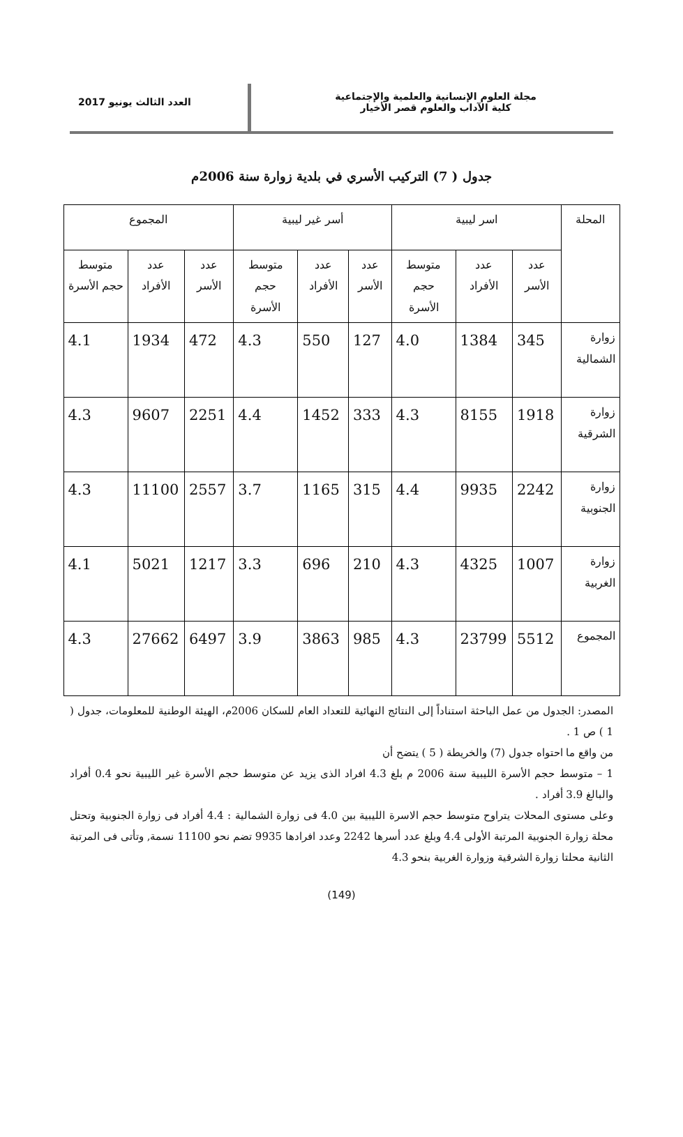مجلة العلوم الإنسانية والعلمية والإجتماعية
كلية الآداب والعلوم قصر الأخيار
العدد الثالث يونيو 2017
جدول ( 7) التركيب الأسري في بلدية زوارة سنة 2006م
| المحلة | اسر ليبية | | | أسر غير ليبية | | | المجموع | | |
| --- | --- | --- | --- | --- | --- | --- | --- | --- | --- |
| | عدد الأسر | عدد الأفراد | متوسط حجم الأسرة | عدد الأسر | عدد الأفراد | متوسط حجم الأسرة | عدد الأسر | عدد الأفراد | متوسط حجم الأسرة |
| زوارة الشمالية | 345 | 1384 | 4.0 | 127 | 550 | 4.3 | 472 | 1934 | 4.1 |
| زوارة الشرقية | 1918 | 8155 | 4.3 | 333 | 1452 | 4.4 | 2251 | 9607 | 4.3 |
| زوارة الجنوبية | 2242 | 9935 | 4.4 | 315 | 1165 | 3.7 | 2557 | 11100 | 4.3 |
| زوارة الغربية | 1007 | 4325 | 4.3 | 210 | 696 | 3.3 | 1217 | 5021 | 4.1 |
| المجموع | 5512 | 23799 | 4.3 | 985 | 3863 | 3.9 | 6497 | 27662 | 4.3 |
المصدر: الجدول من عمل الباحثة استناداً إلى النتائج النهائية للتعداد العام للسكان 2006م، الهيئة الوطنية للمعلومات، جدول ( 1 ) ص 1 .
من واقع ما احتواه جدول (7) والخريطة ( 5 ) يتضح أن
1 – متوسط حجم الأسرة الليبية سنة 2006 م بلغ 4.3 افراد الذى يزيد عن متوسط حجم الأسرة غير الليبية نحو 0.4 أفراد والبالغ 3.9 أفراد .
وعلى مستوى المحلات يتراوح متوسط حجم الاسرة الليبية بين 4.0 فى زوارة الشمالية : 4.4 أفراد فى زوارة الجنوبية وتحتل محلة زوارة الجنوبية المرتبة الأولى 4.4 وبلغ عدد أسرها 2242 وعدد افرادها 9935 تضم نحو 11100 نسمة, وتأتى فى المرتبة الثانية محلتا زوارة الشرقية وزوارة الغربية بنحو 4.3
(149)